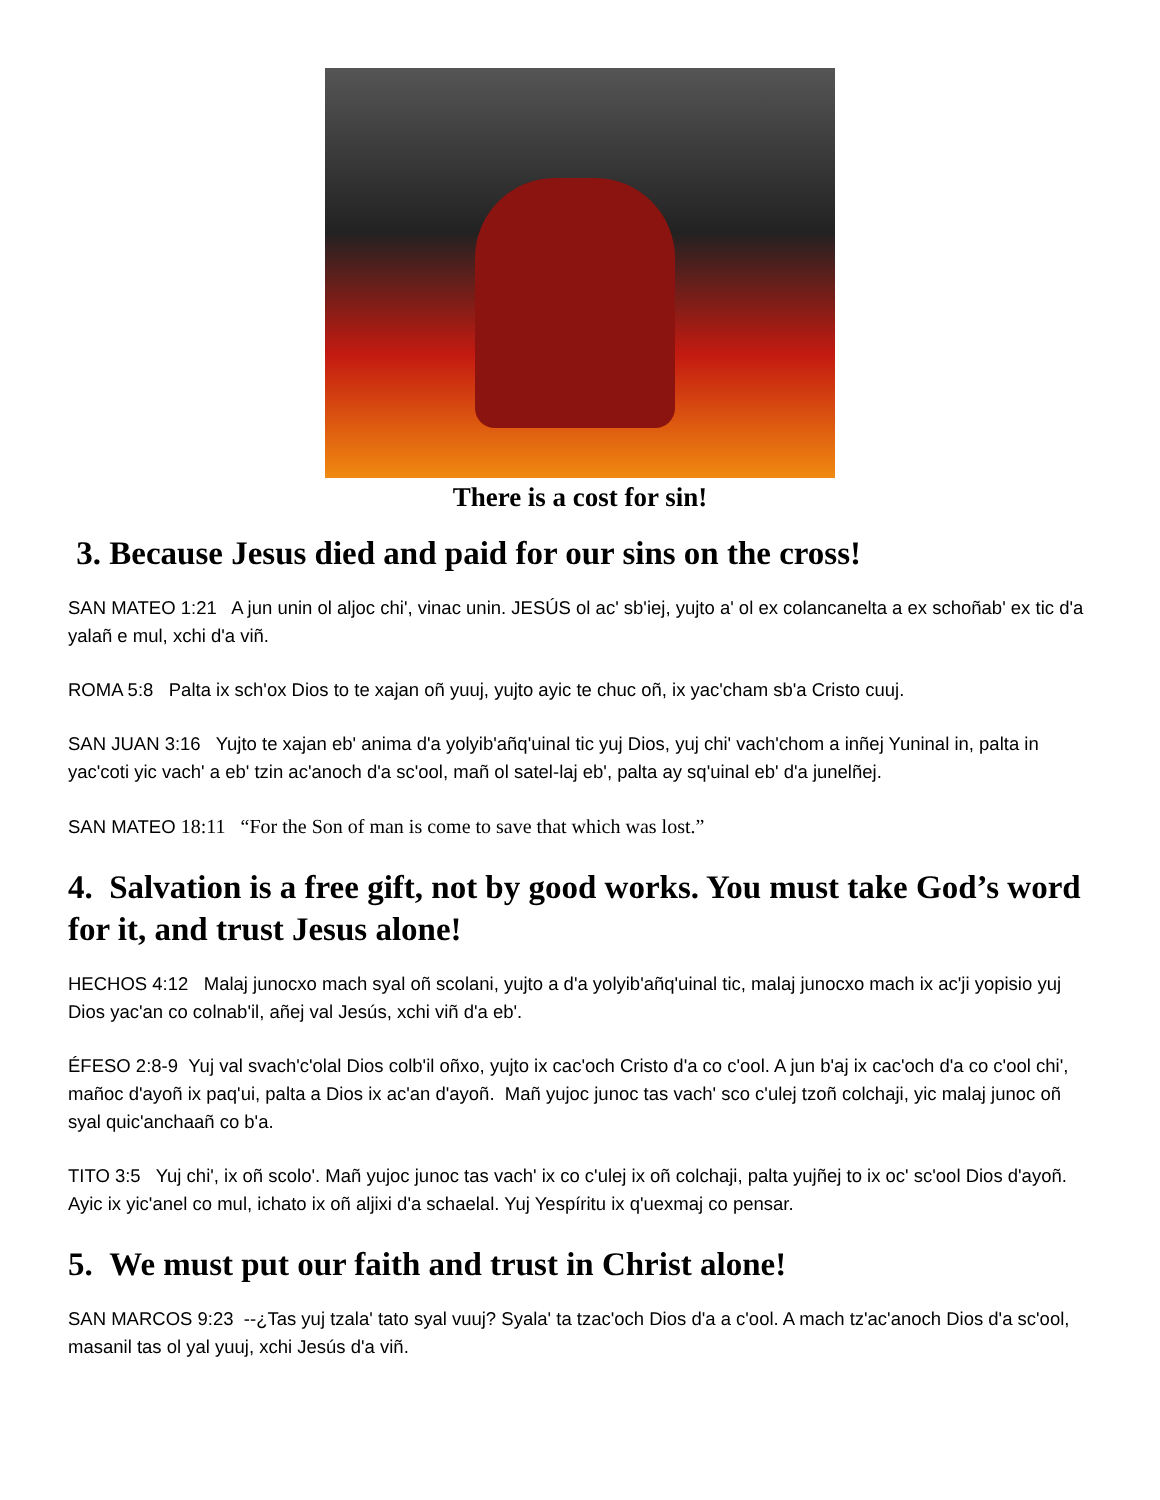There is a cost for sin!
3. Because Jesus died and paid for our sins on the cross!
SAN MATEO 1:21 A jun unin ol aljoc chi', vinac unin. JESÚS ol ac' sb'iej, yujto a' ol ex colancanelta a ex schoñab' ex tic d'a yalañ e mul, xchi d'a viñ.
ROMA 5:8 Palta ix sch'ox Dios to te xajan oñ yuuj, yujto ayic te chuc oñ, ix yac'cham sb'a Cristo cuuj.
SAN JUAN 3:16 Yujto te xajan eb' anima d'a yolyib'añq'uinal tic yuj Dios, yuj chi' vach'chom a inñej Yuninal in, palta in yac'coti yic vach' a eb' tzin ac'anoch d'a sc'ool, mañ ol satel-laj eb', palta ay sq'uinal eb' d'a junelñej.
SAN MATEO 18:11 “For the Son of man is come to save that which was lost.”
4. Salvation is a free gift, not by good works. You must take God’s word for it, and trust Jesus alone!
HECHOS 4:12 Malaj junocxo mach syal oñ scolani, yujto a d'a yolyib'añq'uinal tic, malaj junocxo mach ix ac'ji yopisio yuj Dios yac'an co colnab'il, añej val Jesús, xchi viñ d'a eb'.
ÉFESO 2:8-9 Yuj val svach'c'olal Dios colb'il oñxo, yujto ix cac'och Cristo d'a co c'ool. A jun b'aj ix cac'och d'a co c'ool chi', mañoc d'ayoñ ix paq'ui, palta a Dios ix ac'an d'ayoñ. Mañ yujoc junoc tas vach' sco c'ulej tzoñ colchaji, yic malaj junoc oñ syal quic'anchaañ co b'a.
TITO 3:5 Yuj chi', ix oñ scolo'. Mañ yujoc junoc tas vach' ix co c'ulej ix oñ colchaji, palta yujñej to ix oc' sc'ool Dios d'ayoñ. Ayic ix yic'anel co mul, ichato ix oñ aljixi d'a schaelal. Yuj Yespíritu ix q'uexmaj co pensar.
5. We must put our faith and trust in Christ alone!
SAN MARCOS 9:23 --¿Tas yuj tzala' tato syal vuuj? Syala' ta tzac'och Dios d'a a c'ool. A mach tz'ac'anoch Dios d'a sc'ool, masanil tas ol yal yuuj, xchi Jesús d'a viñ.